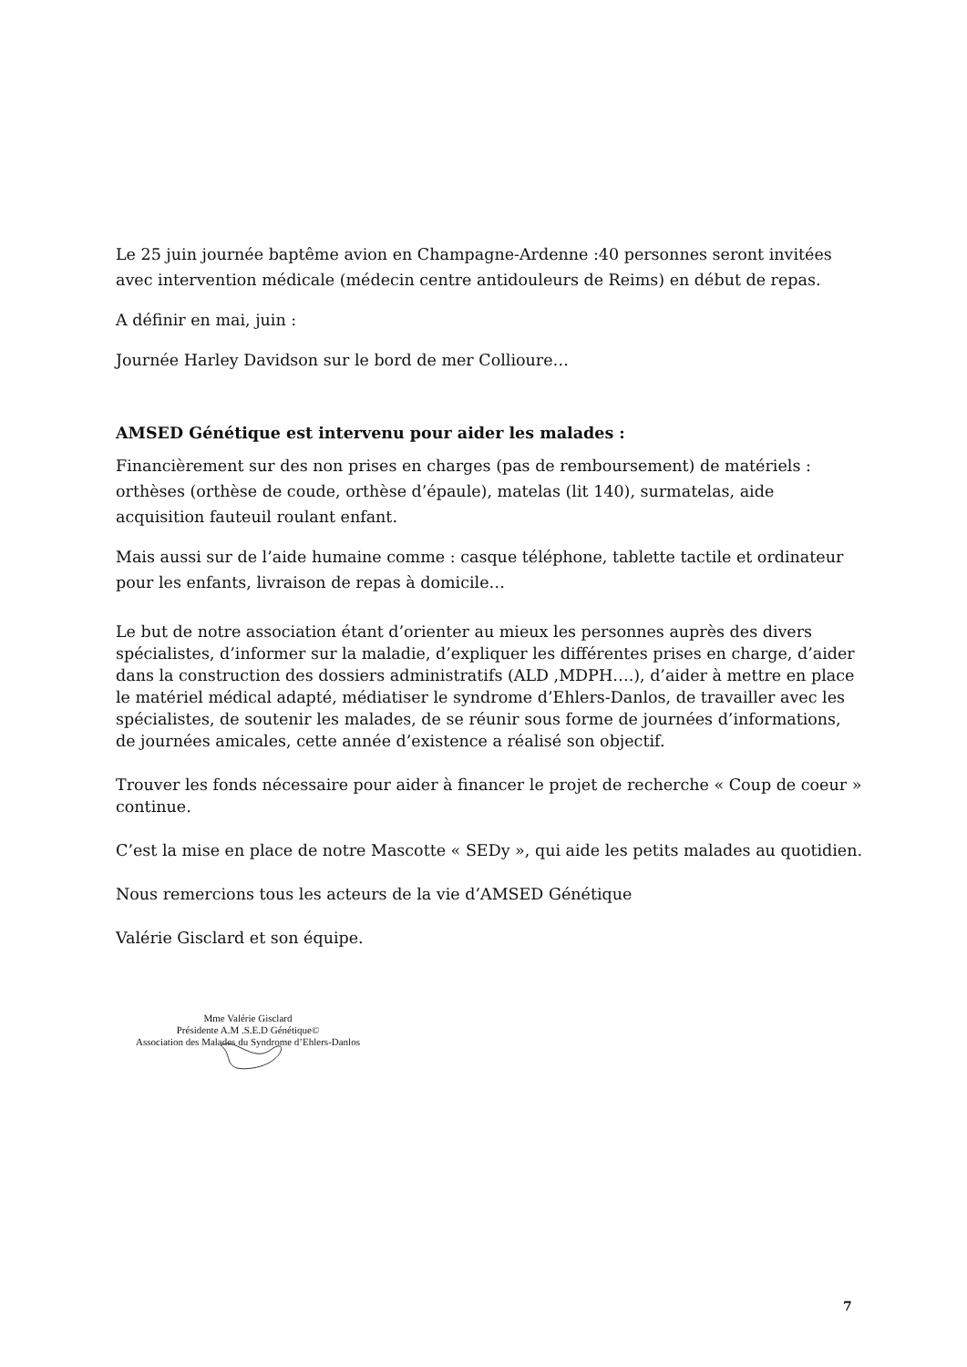Le 25 juin journée baptême avion en Champagne-Ardenne :40 personnes seront invitées avec intervention médicale (médecin centre antidouleurs de Reims) en début de repas.
A définir en mai, juin :
Journée Harley Davidson sur le bord de mer Collioure…
AMSED Génétique est intervenu pour aider les malades :
Financièrement sur des non prises en charges (pas de remboursement) de matériels : orthèses (orthèse de coude, orthèse d’épaule), matelas (lit 140), surmatelas, aide acquisition fauteuil roulant enfant.
Mais aussi sur de l’aide humaine comme : casque téléphone, tablette tactile et ordinateur pour les enfants, livraison de repas à domicile…
Le but de notre association étant d’orienter au mieux les personnes auprès des divers spécialistes, d’informer sur la maladie, d’expliquer les différentes prises en charge, d’aider dans la construction des dossiers administratifs (ALD ,MDPH….), d’aider à mettre en place le matériel médical adapté, médiatiser le syndrome d’Ehlers-Danlos, de travailler avec les spécialistes, de soutenir les malades, de se réunir sous forme de journées d’informations, de journées amicales, cette année d’existence a réalisé son objectif.
Trouver les fonds nécessaire pour aider à financer le projet de recherche « Coup de coeur » continue.
C’est la mise en place de notre Mascotte « SEDy », qui aide les petits malades au quotidien.
Nous remercions tous les acteurs de la vie d’AMSED Génétique
Valérie Gisclard et son équipe.
Mme Valérie Gisclard
Présidente A.M .S.E.D Génétique©
Association des Malades du Syndrome d’Ehlers-Danlos
7